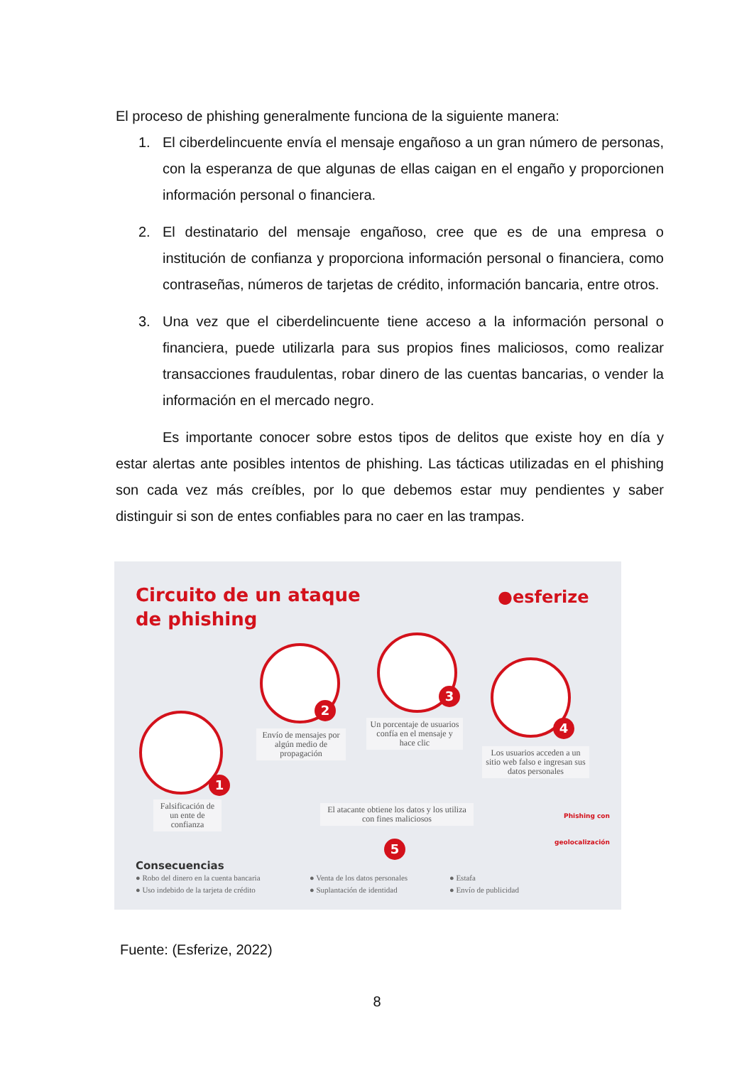El proceso de phishing generalmente funciona de la siguiente manera:
1. El ciberdelincuente envía el mensaje engañoso a un gran número de personas, con la esperanza de que algunas de ellas caigan en el engaño y proporcionen información personal o financiera.
2. El destinatario del mensaje engañoso, cree que es de una empresa o institución de confianza y proporciona información personal o financiera, como contraseñas, números de tarjetas de crédito, información bancaria, entre otros.
3. Una vez que el ciberdelincuente tiene acceso a la información personal o financiera, puede utilizarla para sus propios fines maliciosos, como realizar transacciones fraudulentas, robar dinero de las cuentas bancarias, o vender la información en el mercado negro.
Es importante conocer sobre estos tipos de delitos que existe hoy en día y estar alertas ante posibles intentos de phishing. Las tácticas utilizadas en el phishing son cada vez más creíbles, por lo que debemos estar muy pendientes y saber distinguir si son de entes confiables para no caer en las trampas.
Circuito de un ataque
de phishing
●esferize
1
2
3
4
5
Falsificación de un ente de confianza
Envío de mensajes por algún medio de propagación
Un porcentaje de usuarios confía en el mensaje y hace clic
Los usuarios acceden a un sitio web falso e ingresan sus datos personales
El atacante obtiene los datos y los utiliza con fines maliciosos
Phishing con
geolocalización
Consecuencias
● Robo del dinero en la cuenta bancaria
● Uso indebido de la tarjeta de crédito
● Venta de los datos personales
● Suplantación de identidad
● Estafa
● Envío de publicidad
Fuente: (Esferize, 2022)
8